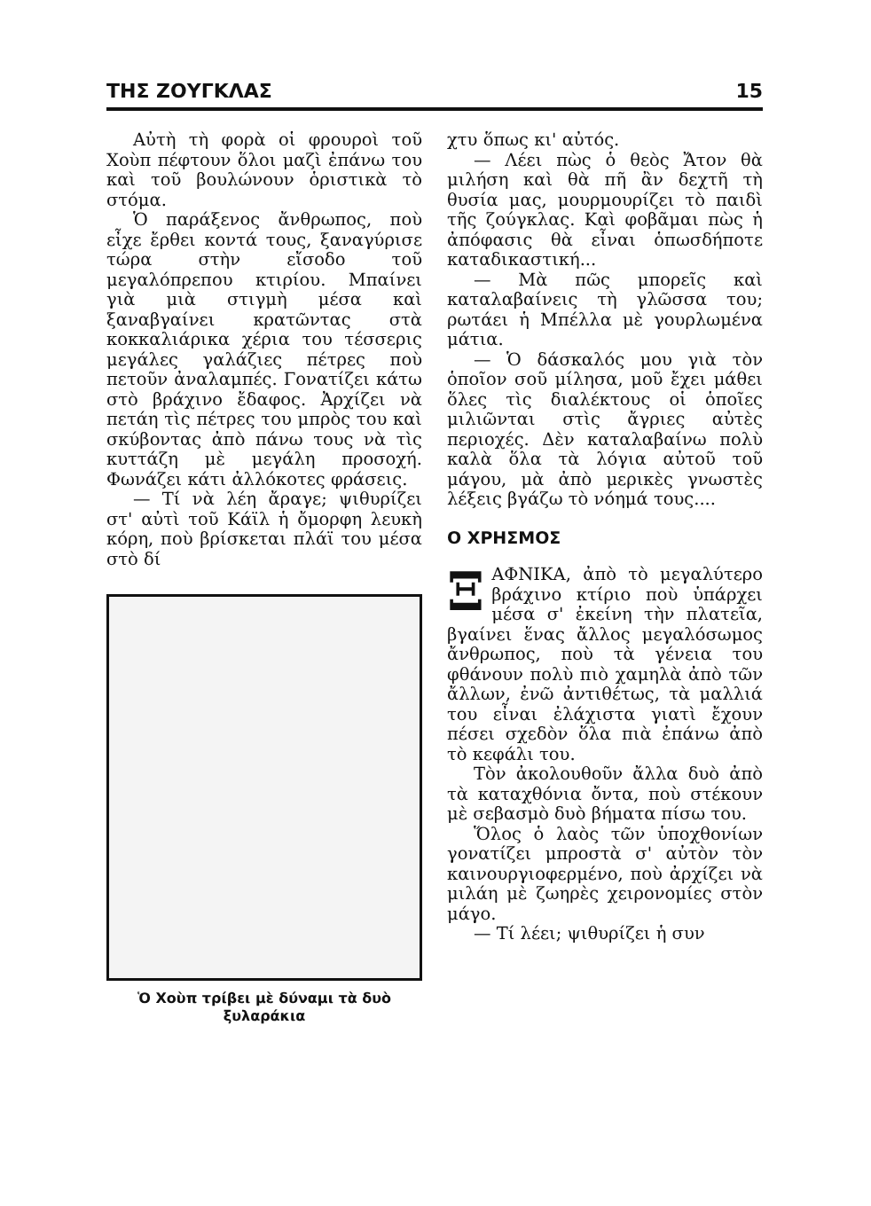ΤΗΣ ΖΟΥΓΚΛΑΣ 15
Αὐτὴ τὴ φορὰ οἱ φρουροὶ τοῦ Χοὺπ πέφτουν ὅλοι μαζὶ ἐπάνω του καὶ τοῦ βουλώνουν ὁριστικὰ τὸ στόμα.
Ὁ παράξενος ἄνθρωπος, ποὺ εἶχε ἔρθει κοντά τους, ξαναγύρισε τώρα στὴν εἴσοδο τοῦ μεγαλόπρεπου κτιρίου. Μπαίνει γιὰ μιὰ στιγμὴ μέσα καὶ ξαναβγαίνει κρατῶντας στὰ κοκκαλιάρικα χέρια του τέσσερις μεγάλες γαλάζιες πέτρες ποὺ πετοῦν ἀναλαμπές. Γονατίζει κάτω στὸ βράχινο ἔδαφος. Ἀρχίζει νὰ πετάη τὶς πέτρες του μπρὸς του καὶ σκύβοντας ἀπὸ πάνω τους νὰ τὶς κυττάζη μὲ μεγάλη προσοχή. Φωνάζει κάτι ἀλλόκοτες φράσεις.
— Τί νὰ λέη ἄραγε; ψιθυρίζει στ' αὐτὶ τοῦ Κάϊλ ἡ ὄμορφη λευκὴ κόρη, ποὺ βρίσκεται πλάϊ του μέσα στὸ δί
Ὁ Χοὺπ τρίβει μὲ δύναμι τὰ δυὸ ξυλαράκια
χτυ ὅπως κι' αὐτός.
— Λέει πὼς ὁ θεὸς Ἄτον θὰ μιλήση καὶ θὰ πῆ ἂν δεχτῆ τὴ θυσία μας, μουρμουρίζει τὸ παιδὶ τῆς ζούγκλας. Καὶ φοβᾶμαι πὼς ἡ ἀπόφασις θὰ εἶναι ὁπωσδήποτε καταδικαστική...
— Μὰ πῶς μπορεῖς καὶ καταλαβαίνεις τὴ γλῶσσα του; ρωτάει ἡ Μπέλλα μὲ γουρλωμένα μάτια.
— Ὁ δάσκαλός μου γιὰ τὸν ὁποῖον σοῦ μίλησα, μοῦ ἔχει μάθει ὅλες τὶς διαλέκτους οἱ ὁποῖες μιλιῶνται στὶς ἄγριες αὐτὲς περιοχές. Δὲν καταλαβαίνω πολὺ καλὰ ὅλα τὰ λόγια αὐτοῦ τοῦ μάγου, μὰ ἀπὸ μερικὲς γνωστὲς λέξεις βγάζω τὸ νόημά τους....
Ο ΧΡΗΣΜΟΣ
ΞΑΦΝΙΚΑ, ἀπὸ τὸ μεγαλύτερο βράχινο κτίριο ποὺ ὑπάρχει μέσα σ' ἐκείνη τὴν πλατεῖα, βγαίνει ἕνας ἄλλος μεγαλόσωμος ἄνθρωπος, ποὺ τὰ γένεια του φθάνουν πολὺ πιὸ χαμηλὰ ἀπὸ τῶν ἄλλων, ἐνῶ ἀντιθέτως, τὰ μαλλιά του εἶναι ἐλάχιστα γιατὶ ἔχουν πέσει σχεδὸν ὅλα πιὰ ἐπάνω ἀπὸ τὸ κεφάλι του.
Τὸν ἀκολουθοῦν ἄλλα δυὸ ἀπὸ τὰ καταχθόνια ὄντα, ποὺ στέκουν μὲ σεβασμὸ δυὸ βήματα πίσω του.
Ὅλος ὁ λαὸς τῶν ὑποχθονίων γονατίζει μπροστὰ σ' αὐτὸν τὸν καινουργιοφερμένο, ποὺ ἀρχίζει νὰ μιλάη μὲ ζωηρὲς χειρονομίες στὸν μάγο.
— Τί λέει; ψιθυρίζει ἡ συν